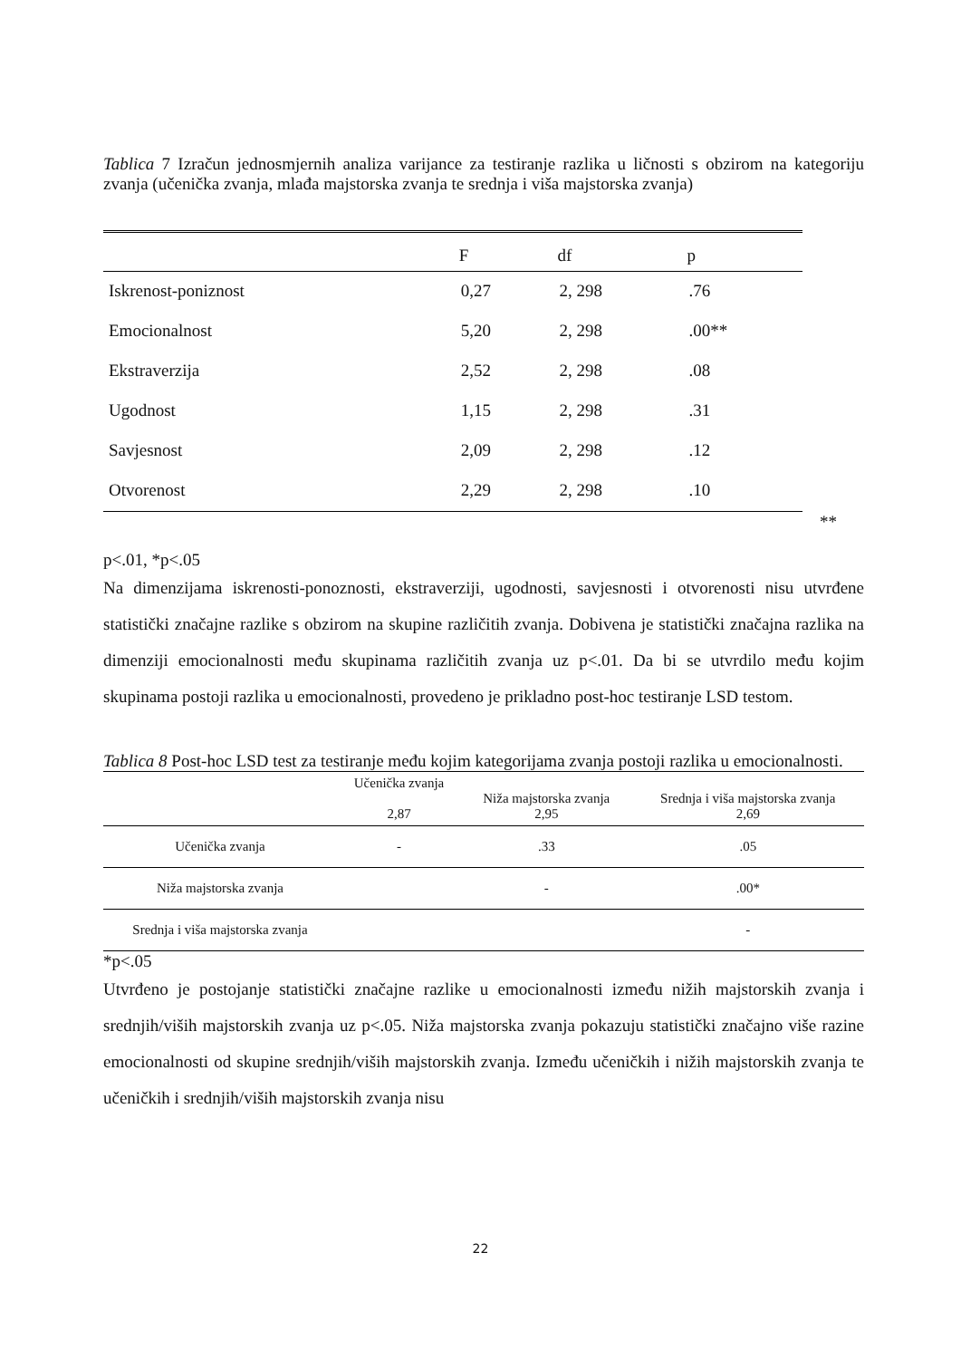Tablica 7 Izračun jednosmjernih analiza varijance za testiranje razlika u ličnosti s obzirom na kategoriju zvanja (učenička zvanja, mlađa majstorska zvanja te srednja i viša majstorska zvanja)
| | F | df | p |
| --- | --- | --- | --- |
| Iskrenost-poniznost | 0,27 | 2, 298 | .76 |
| Emocionalnost | 5,20 | 2, 298 | .00** |
| Ekstraverzija | 2,52 | 2, 298 | .08 |
| Ugodnost | 1,15 | 2, 298 | .31 |
| Savjesnost | 2,09 | 2, 298 | .12 |
| Otvorenost | 2,29 | 2, 298 | .10 |
**
p<.01, *p<.05
Na dimenzijama iskrenosti-ponoznosti, ekstraverziji, ugodnosti, savjesnosti i otvorenosti nisu utvrđene statistički značajne razlike s obzirom na skupine različitih zvanja. Dobivena je statistički značajna razlika na dimenziji emocionalnosti među skupinama različitih zvanja uz p<.01. Da bi se utvrdilo među kojim skupinama postoji razlika u emocionalnosti, provedeno je prikladno post-hoc testiranje LSD testom.
Tablica 8 Post-hoc LSD test za testiranje među kojim kategorijama zvanja postoji razlika u emocionalnosti.
| | Učenička zvanja 2,87 | Niža majstorska zvanja 2,95 | Srednja i viša majstorska zvanja 2,69 |
| --- | --- | --- | --- |
| Učenička zvanja | - | .33 | .05 |
| Niža majstorska zvanja | | - | .00* |
| Srednja i viša majstorska zvanja | | | - |
*p<.05
Utvrđeno je postojanje statistički značajne razlike u emocionalnosti između nižih majstorskih zvanja i srednjih/viših majstorskih zvanja uz p<.05. Niža majstorska zvanja pokazuju statistički značajno više razine emocionalnosti od skupine srednjih/viših majstorskih zvanja. Između učeničkih i nižih majstorskih zvanja te učeničkih i srednjih/viših majstorskih zvanja nisu
22